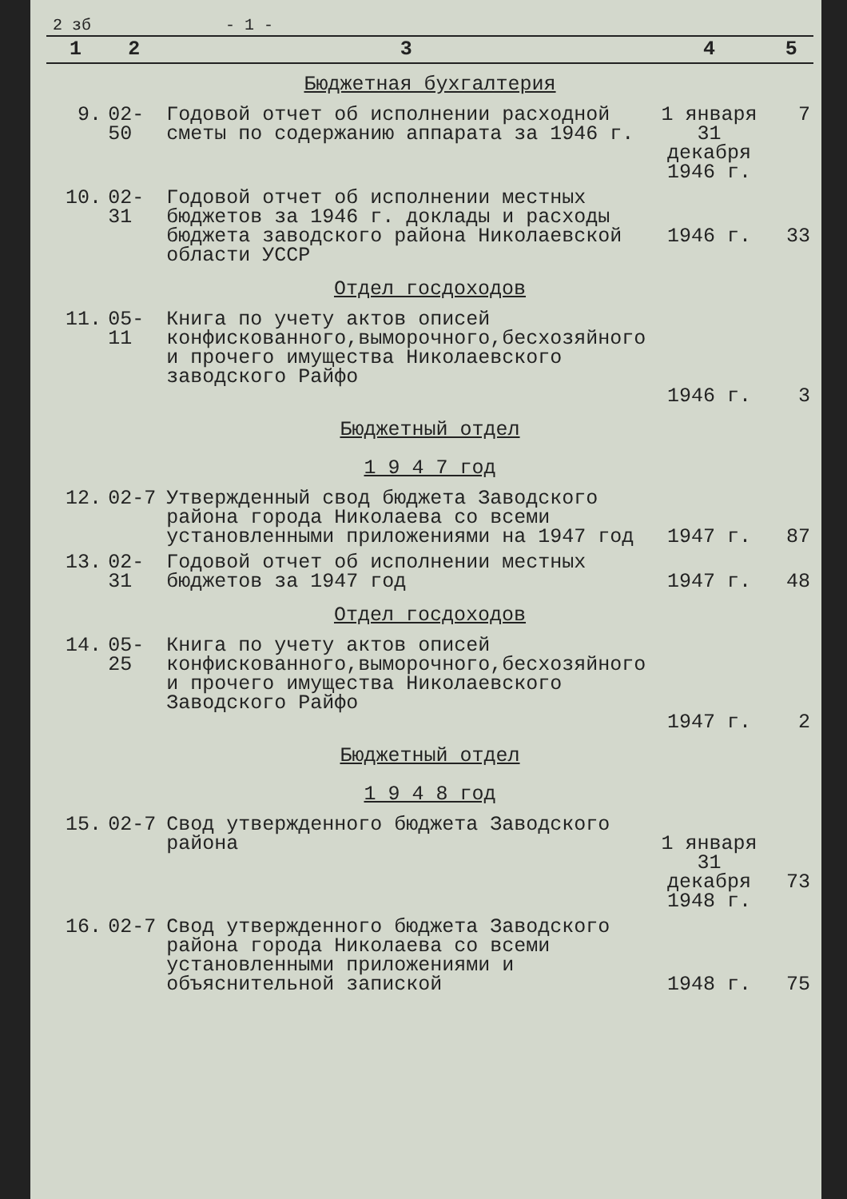2 зб - 1 -
| 1 | 2 | 3 | 4 | 5 |
| --- | --- | --- | --- | --- |
| Бюджетная бухгалтерия | | | | |
| 9. | 02-50 | Годовой отчет об исполнении расходной сметы по содержанию аппарата за 1946 г. | 1 января 31 декабря 1946 г. | 7 |
| 10. | 02-31 | Годовой отчет об исполнении местных бюджетов за 1946 г. доклады и расходы бюджета заводского района Николаевской области УССР | 1946 г. | 33 |
| Отдел госдоходов | | | | |
| 11. | 05-11 | Книга по учету актов описей конфискованного,выморочного,бесхозяйного и прочего имущества Николаевского заводского Райфо | 1946 г. | 3 |
| Бюджетный отдел | | | | |
| 1 9 4 7 год | | | | |
| 12. | 02-7 | Утвержденный свод бюджета Заводского района города Николаева со всеми установленными приложениями на 1947 год | 1947 г. | 87 |
| 13. | 02-31 | Годовой отчет об исполнении местных бюджетов за 1947 год | 1947 г. | 48 |
| Отдел госдоходов | | | | |
| 14. | 05-25 | Книга по учету актов описей конфискованного,выморочного,бесхозяйного и прочего имущества Николаевского Заводского Райфо | 1947 г. | 2 |
| Бюджетный отдел | | | | |
| 1 9 4 8 год | | | | |
| 15. | 02-7 | Свод утвержденного бюджета Заводского района | 1 января 31 декабря 1948 г. | 73 |
| 16. | 02-7 | Свод утвержденного бюджета Заводского района города Николаева со всеми установленными приложениями и объяснительной запиской | 1948 г. | 75 |